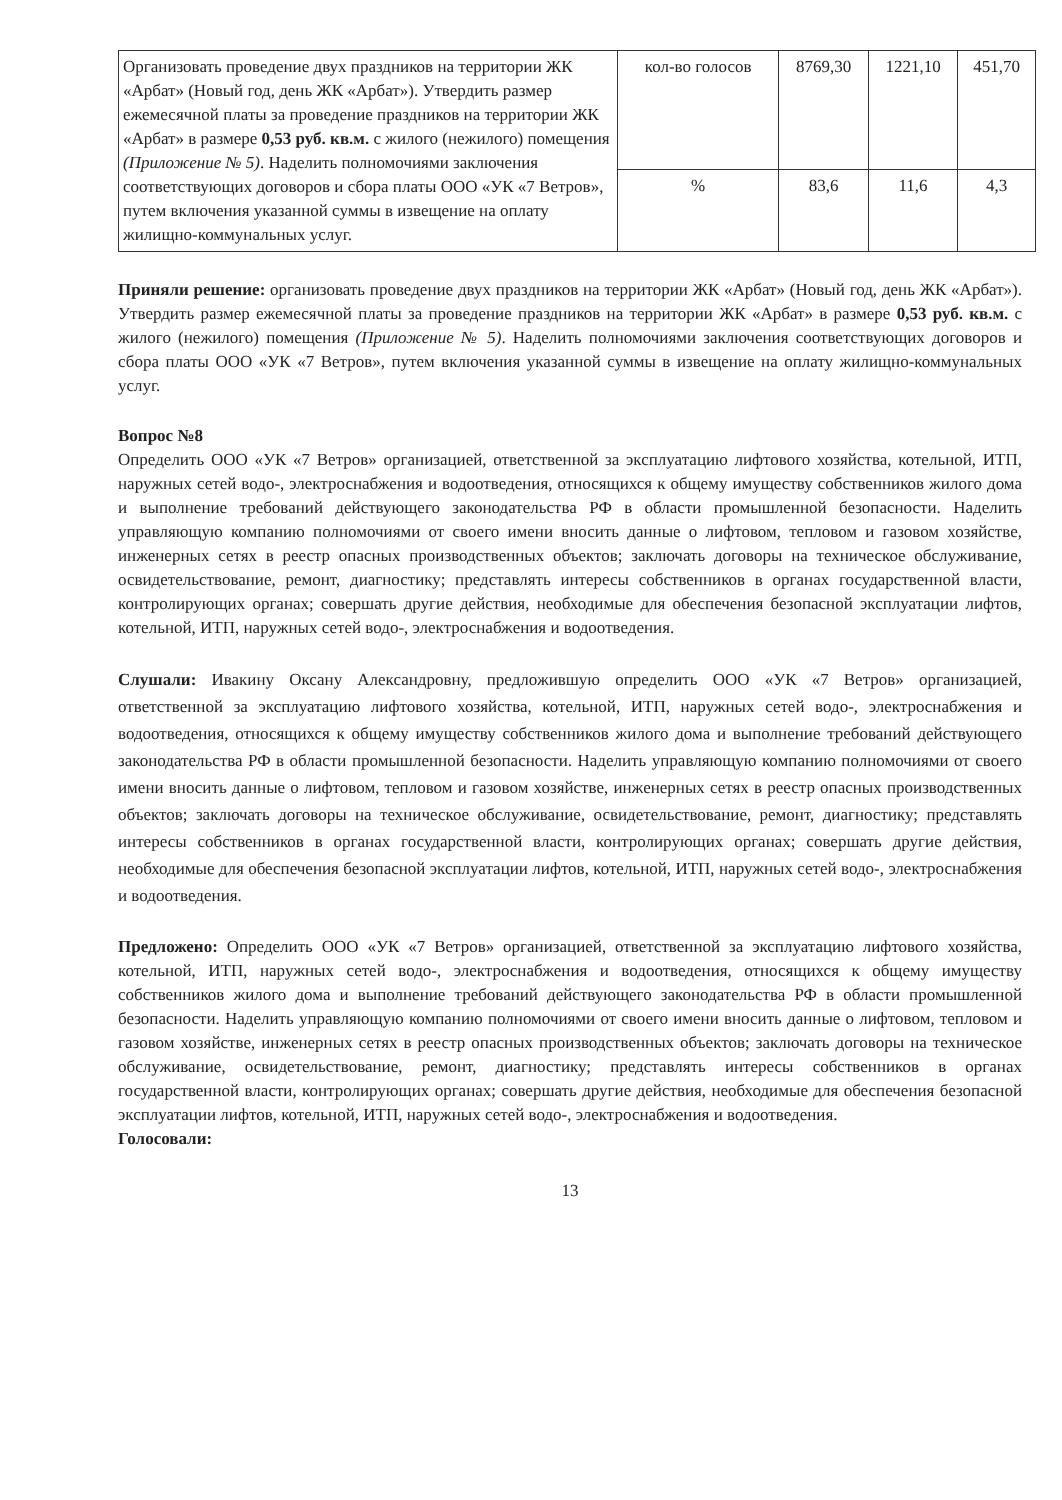| Организовать проведение двух праздников на территории ЖК «Арбат» (Новый год, день ЖК «Арбат»). Утвердить размер ежемесячной платы за проведение праздников на территории ЖК «Арбат» в размере 0,53 руб. кв.м. с жилого (нежилого) помещения (Приложение № 5) . Наделить полномочиями заключения соответствующих договоров и сбора платы ООО «УК «7 Ветров», путем включения указанной суммы в извещение на оплату жилищно-коммунальных услуг. | кол-во голосов | 8769,30 | 1221,10 | 451,70 |
| | % | 83,6 | 11,6 | 4,3 |
Приняли решение: организовать проведение двух праздников на территории ЖК «Арбат» (Новый год, день ЖК «Арбат»). Утвердить размер ежемесячной платы за проведение праздников на территории ЖК «Арбат» в размере 0,53 руб. кв.м. с жилого (нежилого) помещения (Приложение № 5). Наделить полномочиями заключения соответствующих договоров и сбора платы ООО «УК «7 Ветров», путем включения указанной суммы в извещение на оплату жилищно-коммунальных услуг.
Вопрос №8
Определить ООО «УК «7 Ветров» организацией, ответственной за эксплуатацию лифтового хозяйства, котельной, ИТП, наружных сетей водо-, электроснабжения и водоотведения, относящихся к общему имуществу собственников жилого дома и выполнение требований действующего законодательства РФ в области промышленной безопасности. Наделить управляющую компанию полномочиями от своего имени вносить данные о лифтовом, тепловом и газовом хозяйстве, инженерных сетях в реестр опасных производственных объектов; заключать договоры на техническое обслуживание, освидетельствование, ремонт, диагностику; представлять интересы собственников в органах государственной власти, контролирующих органах; совершать другие действия, необходимые для обеспечения безопасной эксплуатации лифтов, котельной, ИТП, наружных сетей водо-, электроснабжения и водоотведения.
Слушали: Ивакину Оксану Александровну, предложившую определить ООО «УК «7 Ветров» организацией, ответственной за эксплуатацию лифтового хозяйства, котельной, ИТП, наружных сетей водо-, электроснабжения и водоотведения, относящихся к общему имуществу собственников жилого дома и выполнение требований действующего законодательства РФ в области промышленной безопасности. Наделить управляющую компанию полномочиями от своего имени вносить данные о лифтовом, тепловом и газовом хозяйстве, инженерных сетях в реестр опасных производственных объектов; заключать договоры на техническое обслуживание, освидетельствование, ремонт, диагностику; представлять интересы собственников в органах государственной власти, контролирующих органах; совершать другие действия, необходимые для обеспечения безопасной эксплуатации лифтов, котельной, ИТП, наружных сетей водо-, электроснабжения и водоотведения.
Предложено: Определить ООО «УК «7 Ветров» организацией, ответственной за эксплуатацию лифтового хозяйства, котельной, ИТП, наружных сетей водо-, электроснабжения и водоотведения, относящихся к общему имуществу собственников жилого дома и выполнение требований действующего законодательства РФ в области промышленной безопасности. Наделить управляющую компанию полномочиями от своего имени вносить данные о лифтовом, тепловом и газовом хозяйстве, инженерных сетях в реестр опасных производственных объектов; заключать договоры на техническое обслуживание, освидетельствование, ремонт, диагностику; представлять интересы собственников в органах государственной власти, контролирующих органах; совершать другие действия, необходимые для обеспечения безопасной эксплуатации лифтов, котельной, ИТП, наружных сетей водо-, электроснабжения и водоотведения.
Голосовали:
13